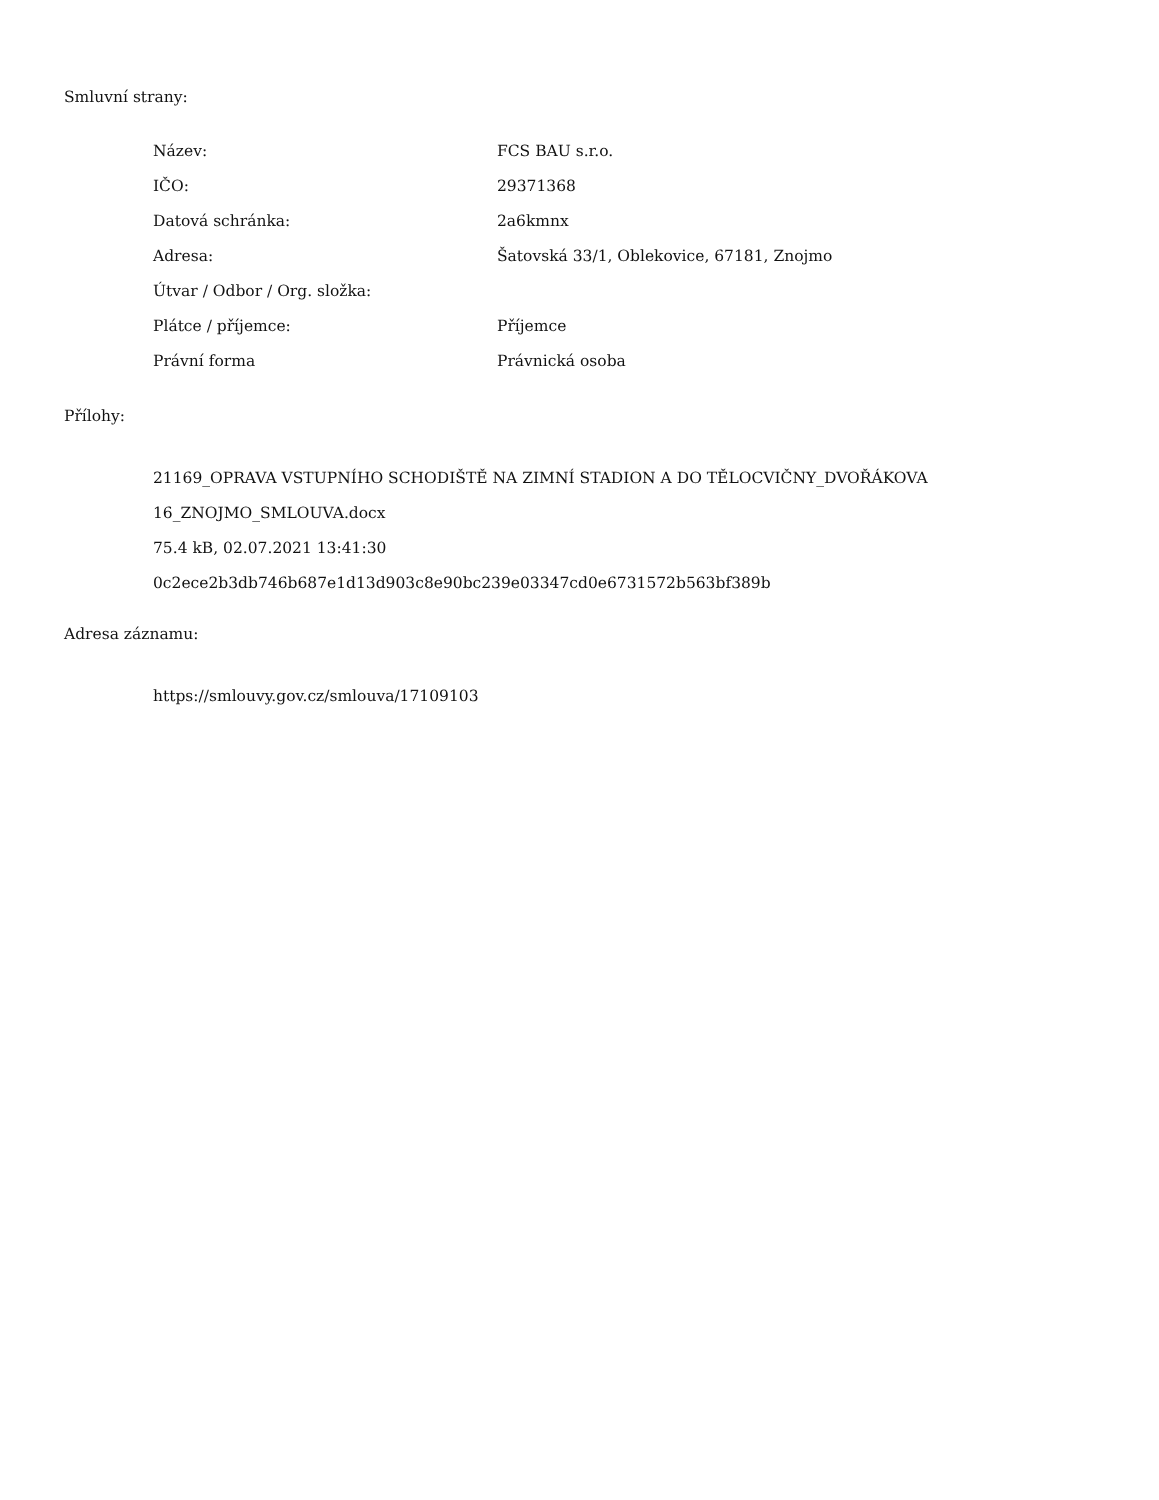Smluvní strany:
| Název: | FCS BAU s.r.o. |
| IČO: | 29371368 |
| Datová schránka: | 2a6kmnx |
| Adresa: | Šatovská 33/1, Oblekovice, 67181, Znojmo |
| Útvar / Odbor / Org. složka: | |
| Plátce / příjemce: | Příjemce |
| Právní forma | Právnická osoba |
Přílohy:
21169_OPRAVA VSTUPNÍHO SCHODIŠTĚ NA ZIMNÍ STADION A DO TĚLOCVIČNY_DVOŘÁKOVA
16_ZNOJMO_SMLOUVA.docx
75.4 kB, 02.07.2021 13:41:30
0c2ece2b3db746b687e1d13d903c8e90bc239e03347cd0e6731572b563bf389b
Adresa záznamu:
https://smlouvy.gov.cz/smlouva/17109103